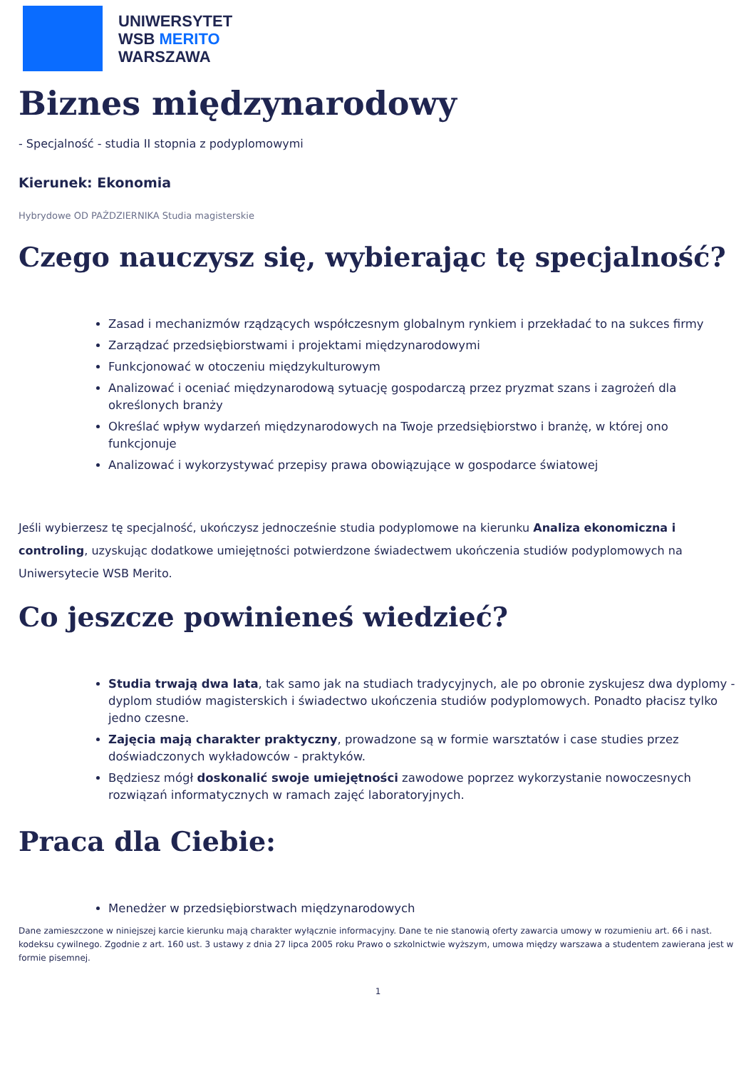UNIWERSYTET
WSB MERITO
WARSZAWA
Biznes międzynarodowy
- Specjalność - studia II stopnia z podyplomowymi
Kierunek: Ekonomia
Hybrydowe OD PAŹDZIERNIKA Studia magisterskie
Czego nauczysz się, wybierając tę specjalność?
Zasad i mechanizmów rządzących współczesnym globalnym rynkiem i przekładać to na sukces firmy
Zarządzać przedsiębiorstwami i projektami międzynarodowymi
Funkcjonować w otoczeniu międzykulturowym
Analizować i oceniać międzynarodową sytuację gospodarczą przez pryzmat szans i zagrożeń dla określonych branży
Określać wpływ wydarzeń międzynarodowych na Twoje przedsiębiorstwo i branżę, w której ono funkcjonuje
Analizować i wykorzystywać przepisy prawa obowiązujące w gospodarce światowej
Jeśli wybierzesz tę specjalność, ukończysz jednocześnie studia podyplomowe na kierunku Analiza ekonomiczna i controling, uzyskując dodatkowe umiejętności potwierdzone świadectwem ukończenia studiów podyplomowych na Uniwersytecie WSB Merito.
Co jeszcze powinieneś wiedzieć?
Studia trwają dwa lata, tak samo jak na studiach tradycyjnych, ale po obronie zyskujesz dwa dyplomy - dyplom studiów magisterskich i świadectwo ukończenia studiów podyplomowych. Ponadto płacisz tylko jedno czesne.
Zajęcia mają charakter praktyczny, prowadzone są w formie warsztatów i case studies przez doświadczonych wykładowców - praktyków.
Będziesz mógł doskonalić swoje umiejętności zawodowe poprzez wykorzystanie nowoczesnych rozwiązań informatycznych w ramach zajęć laboratoryjnych.
Praca dla Ciebie:
Menedżer w przedsiębiorstwach międzynarodowych
Dane zamieszczone w niniejszej karcie kierunku mają charakter wyłącznie informacyjny. Dane te nie stanowią oferty zawarcia umowy w rozumieniu art. 66 i nast. kodeksu cywilnego. Zgodnie z art. 160 ust. 3 ustawy z dnia 27 lipca 2005 roku Prawo o szkolnictwie wyższym, umowa między warszawa a studentem zawierana jest w formie pisemnej.
1